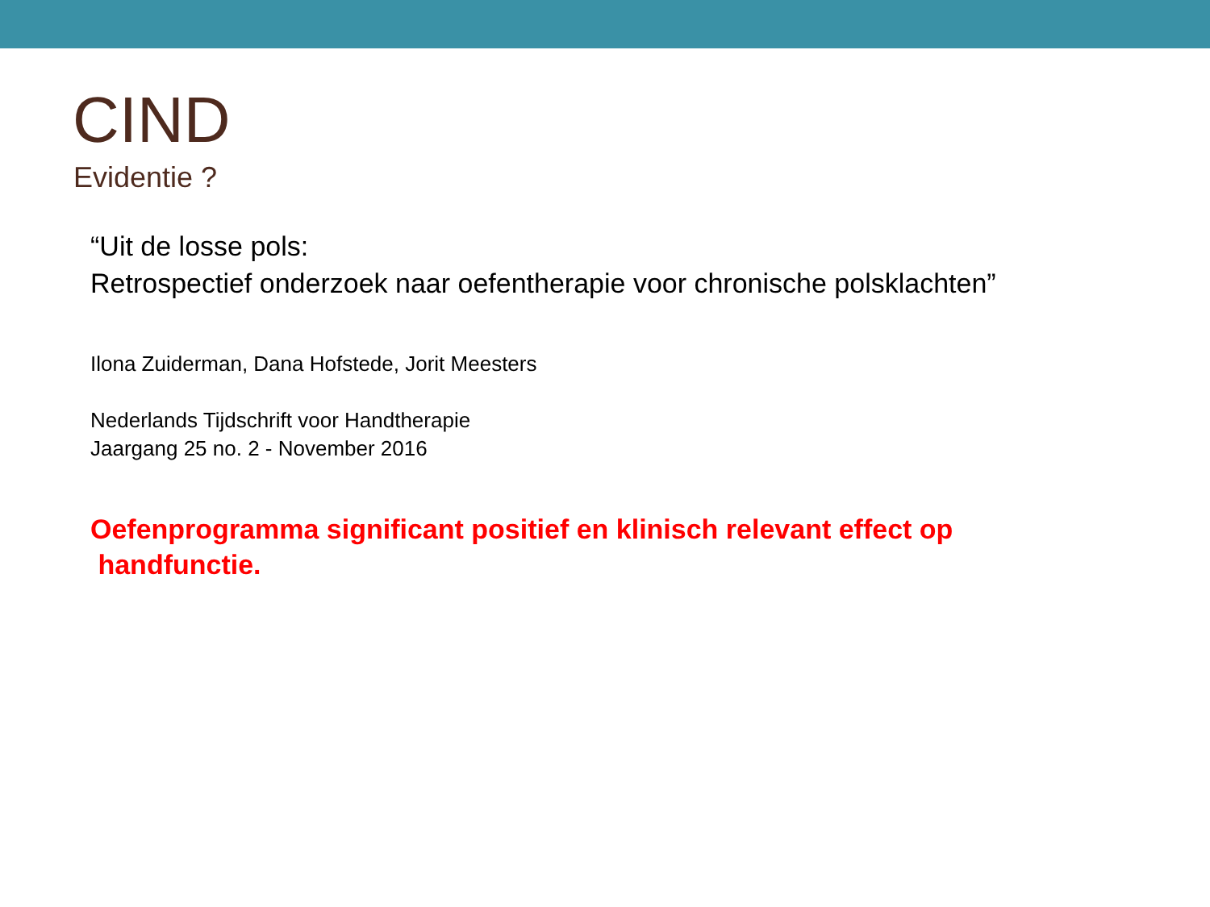CIND
Evidentie ?
“Uit de losse pols:
Retrospectief onderzoek naar oefentherapie voor chronische polsklachten”
Ilona Zuiderman, Dana Hofstede, Jorit Meesters
Nederlands Tijdschrift voor Handtherapie
Jaargang 25 no. 2 - November 2016
Oefenprogramma significant positief en klinisch relevant effect op
handfunctie.